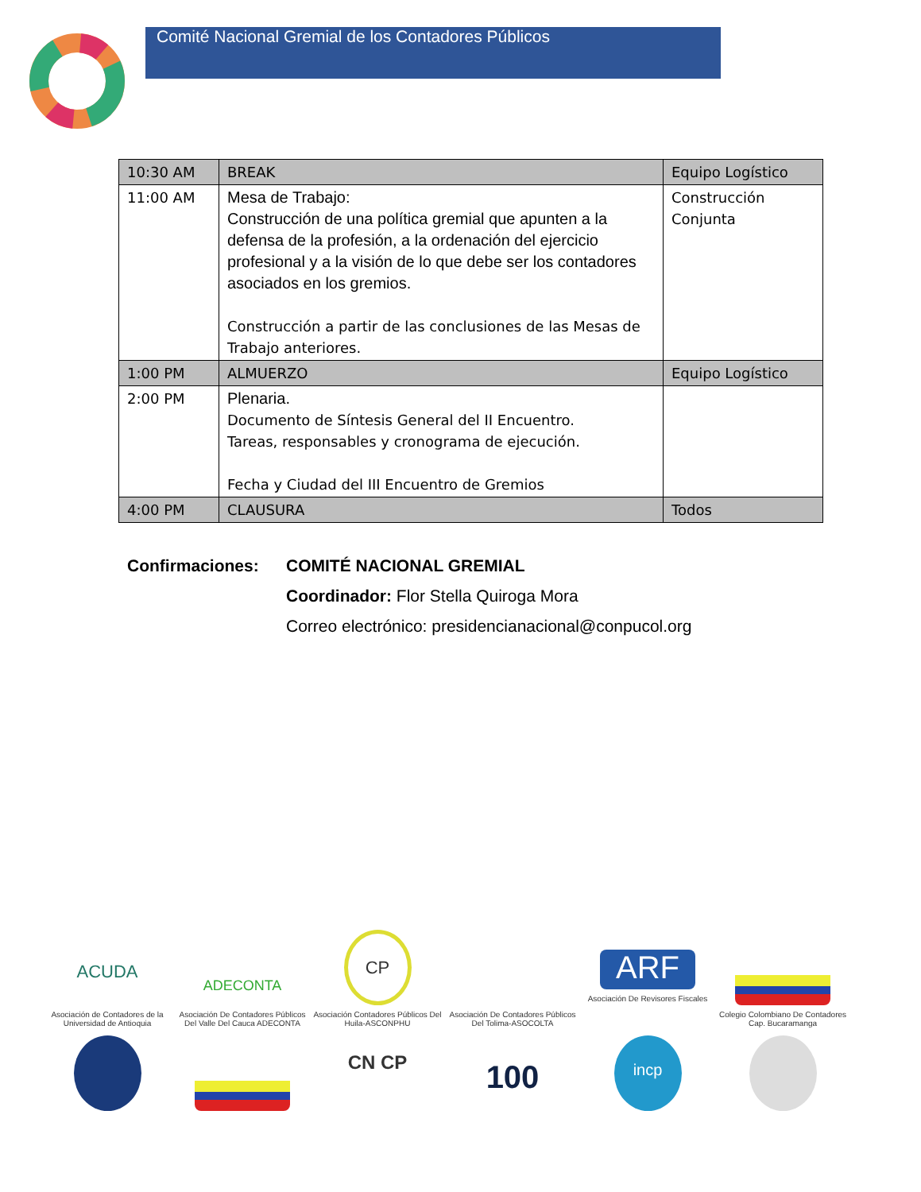Comité Nacional Gremial de los Contadores Públicos
| 10:30 AM | BREAK | Equipo Logístico |
| 11:00 AM | Mesa de Trabajo: Construcción de una política gremial que apunten a la defensa de la profesión, a la ordenación del ejercicio profesional y a la visión de lo que debe ser los contadores asociados en los gremios. Construcción a partir de las conclusiones de las Mesas de Trabajo anteriores. | Construcción Conjunta |
| 1:00 PM | ALMUERZO | Equipo Logístico |
| 2:00 PM | Plenaria. Documento de Síntesis General del II Encuentro. Tareas, responsables y cronograma de ejecución. Fecha y Ciudad del III Encuentro de Gremios | |
| 4:00 PM | CLAUSURA | Todos |
Confirmaciones: COMITÉ NACIONAL GREMIAL
Coordinador: Flor Stella Quiroga Mora
Correo electrónico: presidencianacional@conpucol.org
ACUDA
Asociación de Contadores de la Universidad de Antioquia
ADECONTA
Asociación De Contadores Públicos Del Valle Del Cauca ADECONTA
CP
Asociación Contadores Públicos Del Huila-ASCONPHU
Asociación De Contadores Públicos Del Tolima-ASOCOLTA
ARF
Asociación De Revisores Fiscales
Colegio Colombiano De Contadores Cap. Bucaramanga
CN CP
100
incp